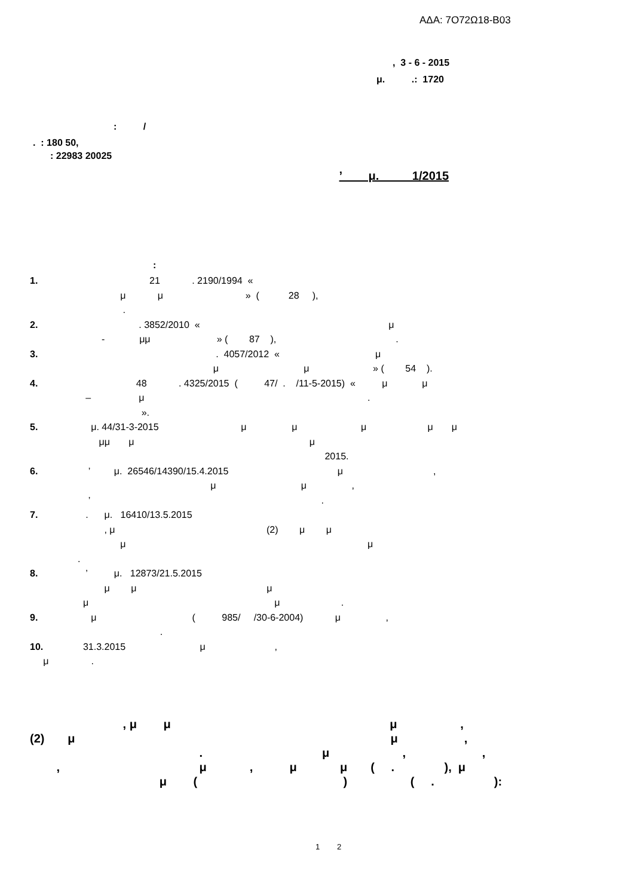ΑΔΑ: 7Ο72Ω18-Β03
, 3 - 6 - 2015
μ. .: 1720
: /
. : 180 50,
: 22983 20025
’ μ. 1/2015
:
1. 21 . 2190/1994 « μ μ » ( 28 ), . 2. . 3852/2010 « μ - μμ » ( 87 ), . 3. . 4057/2012 « μ μ μ » ( 54 ). 4. 48 . 4325/2015 ( 47/ . /11-5-2015) « μ μ – μ . ». 5. μ. 44/31-3-2015 μ μ μ μ μ μμ μ μ 2015. 6. ’ μ. 26546/14390/15.4.2015 μ , μ μ , ’ . 7. . μ. 16410/13.5.2015 , μ (2) μ μ μ μ . 8. ’ μ. 12873/21.5.2015 μ μ μ μ μ . 9. μ ( 985/ /30-6-2004) μ , . 10. 31.3.2015 μ , μ .
, μ μ μ , (2) μ μ , . μ , , , μ , μ μ ( . ), μ μ ( ) ( . ):
1 2